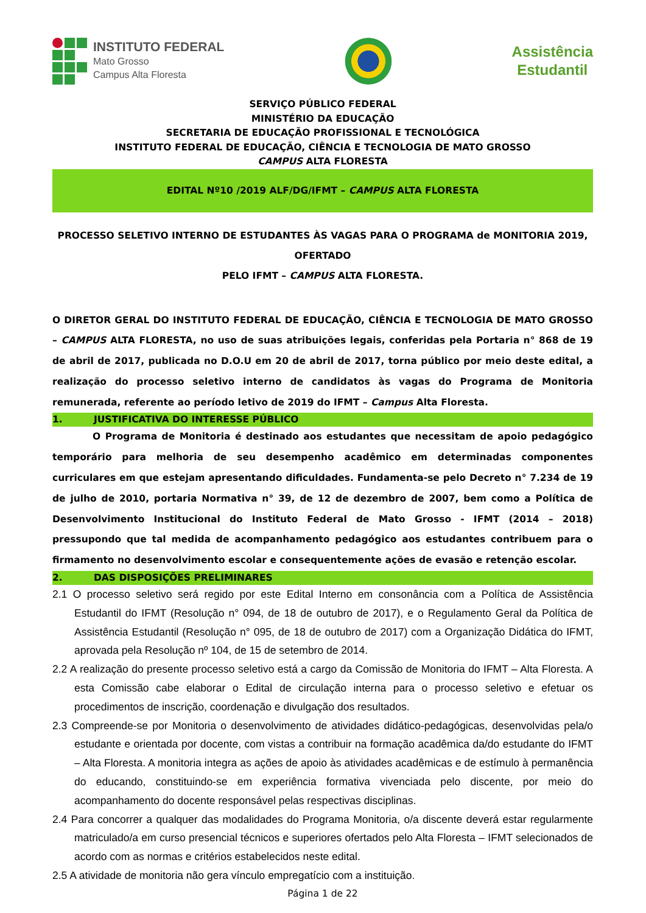INSTITUTO FEDERAL
Mato Grosso
Campus Alta Floresta
Assistência
Estudantil
SERVIÇO PÚBLICO FEDERAL
MINISTÉRIO DA EDUCAÇÃO
SECRETARIA DE EDUCAÇÃO PROFISSIONAL E TECNOLÓGICA
INSTITUTO FEDERAL DE EDUCAÇÃO, CIÊNCIA E TECNOLOGIA DE MATO GROSSO
CAMPUS ALTA FLORESTA
EDITAL Nº10 /2019 ALF/DG/IFMT – CAMPUS ALTA FLORESTA
PROCESSO SELETIVO INTERNO DE ESTUDANTES ÀS VAGAS PARA O PROGRAMA de MONITORIA 2019, OFERTADO
PELO IFMT – CAMPUS ALTA FLORESTA.
O DIRETOR GERAL DO INSTITUTO FEDERAL DE EDUCAÇÃO, CIÊNCIA E TECNOLOGIA DE MATO GROSSO – CAMPUS ALTA FLORESTA, no uso de suas atribuições legais, conferidas pela Portaria n° 868 de 19 de abril de 2017, publicada no D.O.U em 20 de abril de 2017, torna público por meio deste edital, a realização do processo seletivo interno de candidatos às vagas do Programa de Monitoria remunerada, referente ao período letivo de 2019 do IFMT – Campus Alta Floresta.
1. JUSTIFICATIVA DO INTERESSE PÚBLICO
O Programa de Monitoria é destinado aos estudantes que necessitam de apoio pedagógico temporário para melhoria de seu desempenho acadêmico em determinadas componentes curriculares em que estejam apresentando dificuldades. Fundamenta-se pelo Decreto n° 7.234 de 19 de julho de 2010, portaria Normativa n° 39, de 12 de dezembro de 2007, bem como a Política de Desenvolvimento Institucional do Instituto Federal de Mato Grosso - IFMT (2014 – 2018) pressupondo que tal medida de acompanhamento pedagógico aos estudantes contribuem para o firmamento no desenvolvimento escolar e consequentemente ações de evasão e retenção escolar.
2. DAS DISPOSIÇÕES PRELIMINARES
2.1 O processo seletivo será regido por este Edital Interno em consonância com a Política de Assistência Estudantil do IFMT (Resolução n° 094, de 18 de outubro de 2017), e o Regulamento Geral da Política de Assistência Estudantil (Resolução n° 095, de 18 de outubro de 2017) com a Organização Didática do IFMT, aprovada pela Resolução nº 104, de 15 de setembro de 2014.
2.2 A realização do presente processo seletivo está a cargo da Comissão de Monitoria do IFMT – Alta Floresta. A esta Comissão cabe elaborar o Edital de circulação interna para o processo seletivo e efetuar os procedimentos de inscrição, coordenação e divulgação dos resultados.
2.3 Compreende-se por Monitoria o desenvolvimento de atividades didático-pedagógicas, desenvolvidas pela/o estudante e orientada por docente, com vistas a contribuir na formação acadêmica da/do estudante do IFMT – Alta Floresta. A monitoria integra as ações de apoio às atividades acadêmicas e de estímulo à permanência do educando, constituindo-se em experiência formativa vivenciada pelo discente, por meio do acompanhamento do docente responsável pelas respectivas disciplinas.
2.4 Para concorrer a qualquer das modalidades do Programa Monitoria, o/a discente deverá estar regularmente matriculado/a em curso presencial técnicos e superiores ofertados pelo Alta Floresta – IFMT selecionados de acordo com as normas e critérios estabelecidos neste edital.
2.5 A atividade de monitoria não gera vínculo empregatício com a instituição.
Página 1 de 22